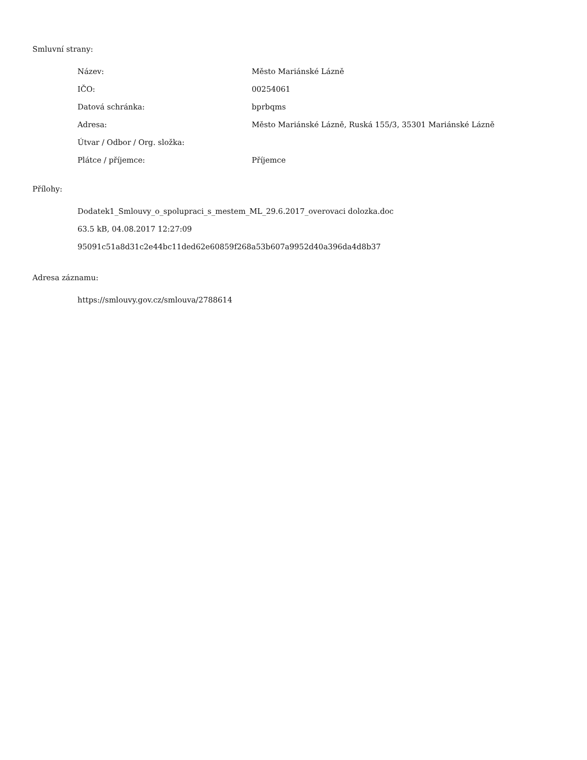Smluvní strany:
| Název: | Město Mariánské Lázně |
| IČO: | 00254061 |
| Datová schránka: | bprbqms |
| Adresa: | Město Mariánské Lázně, Ruská 155/3, 35301 Mariánské Lázně |
| Útvar / Odbor / Org. složka: | |
| Plátce / příjemce: | Příjemce |
Přílohy:
Dodatek1_Smlouvy_o_spolupraci_s_mestem_ML_29.6.2017_overovaci dolozka.doc
63.5 kB, 04.08.2017 12:27:09
95091c51a8d31c2e44bc11ded62e60859f268a53b607a9952d40a396da4d8b37
Adresa záznamu:
https://smlouvy.gov.cz/smlouva/2788614